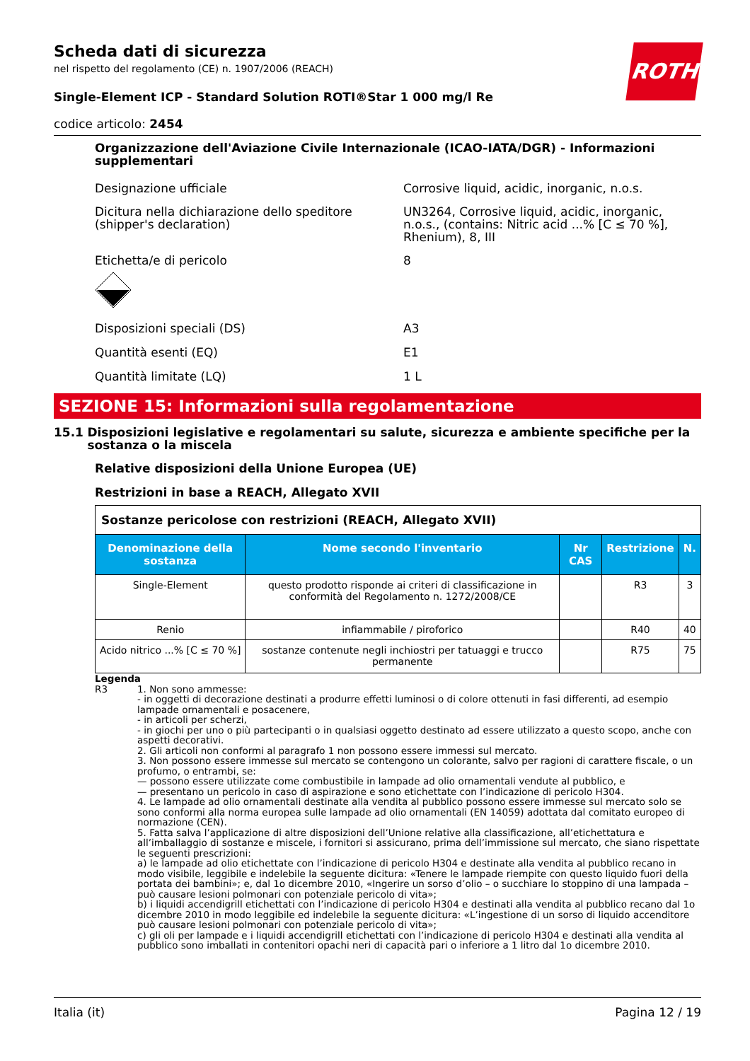ROTH
Scheda dati di sicurezza
nel rispetto del regolamento (CE) n. 1907/2006 (REACH)
Single-Element ICP - Standard Solution ROTI®Star 1 000 mg/l Re
codice articolo: 2454
Organizzazione dell'Aviazione Civile Internazionale (ICAO-IATA/DGR) - Informazioni supplementari
Designazione ufficiale Corrosive liquid, acidic, inorganic, n.o.s.
Dicitura nella dichiarazione dello speditore (shipper's declaration)
UN3264, Corrosive liquid, acidic, inorganic, n.o.s., (contains: Nitric acid ...% [C ≤ 70 %], Rhenium), 8, III
Etichetta/e di pericolo
8
Disposizioni speciali (DS) A3
Quantità esenti (EQ) E1
Quantità limitate (LQ) 1 L
SEZIONE 15: Informazioni sulla regolamentazione
15.1 Disposizioni legislative e regolamentari su salute, sicurezza e ambiente specifiche per la sostanza o la miscela
Relative disposizioni della Unione Europea (UE)
Restrizioni in base a REACH, Allegato XVII
| Sostanze pericolose con restrizioni (REACH, Allegato XVII) | | | | |
| Denominazione della sostanza | Nome secondo l'inventario | Nr CAS | Restrizione | N. |
| Single-Element | questo prodotto risponde ai criteri di classificazione in conformità del Regolamento n. 1272/2008/CE | | R3 | 3 |
| Renio | infiammabile / piroforico | | R40 | 40 |
| Acido nitrico ...% [C ≤ 70 %] | sostanze contenute negli inchiostri per tatuaggi e trucco permanente | | R75 | 75 |
Legenda
R3 1. Non sono ammesse:
- in oggetti di decorazione destinati a produrre effetti luminosi o di colore ottenuti in fasi differenti, ad esempio lampade ornamentali e posacenere,
- in articoli per scherzi,
- in giochi per uno o più partecipanti o in qualsiasi oggetto destinato ad essere utilizzato a questo scopo, anche con aspetti decorativi.
2. Gli articoli non conformi al paragrafo 1 non possono essere immessi sul mercato.
3. Non possono essere immesse sul mercato se contengono un colorante, salvo per ragioni di carattere fiscale, o un profumo, o entrambi, se:
— possono essere utilizzate come combustibile in lampade ad olio ornamentali vendute al pubblico, e
— presentano un pericolo in caso di aspirazione e sono etichettate con l’indicazione di pericolo H304.
4. Le lampade ad olio ornamentali destinate alla vendita al pubblico possono essere immesse sul mercato solo se sono conformi alla norma europea sulle lampade ad olio ornamentali (EN 14059) adottata dal comitato europeo di normazione (CEN).
5. Fatta salva l’applicazione di altre disposizioni dell’Unione relative alla classificazione, all’etichettatura e all’imballaggio di sostanze e miscele, i fornitori si assicurano, prima dell’immissione sul mercato, che siano rispettate le seguenti prescrizioni:
a) le lampade ad olio etichettate con l’indicazione di pericolo H304 e destinate alla vendita al pubblico recano in modo visibile, leggibile e indelebile la seguente dicitura: «Tenere le lampade riempite con questo liquido fuori della portata dei bambini»; e, dal 1o dicembre 2010, «Ingerire un sorso d’olio – o succhiare lo stoppino di una lampada – può causare lesioni polmonari con potenziale pericolo di vita»;
b) i liquidi accendigrill etichettati con l’indicazione di pericolo H304 e destinati alla vendita al pubblico recano dal 1o dicembre 2010 in modo leggibile ed indelebile la seguente dicitura: «L’ingestione di un sorso di liquido accenditore può causare lesioni polmonari con potenziale pericolo di vita»;
c) gli oli per lampade e i liquidi accendigrill etichettati con l’indicazione di pericolo H304 e destinati alla vendita al pubblico sono imballati in contenitori opachi neri di capacità pari o inferiore a 1 litro dal 1o dicembre 2010.
Italia (it) Pagina 12 / 19